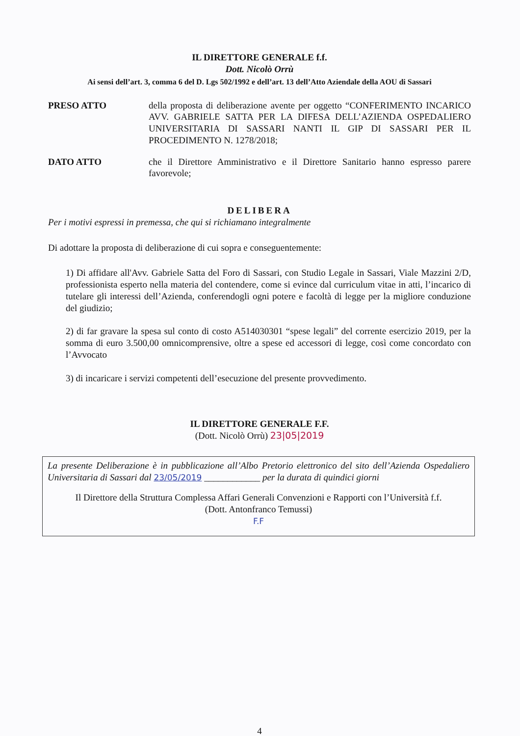IL DIRETTORE GENERALE f.f.
Dott. Nicolò Orrù
Ai sensi dell’art. 3, comma 6 del D. Lgs 502/1992 e dell’art. 13 dell’Atto Aziendale della AOU di Sassari
PRESO ATTO della proposta di deliberazione avente per oggetto “CONFERIMENTO INCARICO AVV. GABRIELE SATTA PER LA DIFESA DELL’AZIENDA OSPEDALIERO UNIVERSITARIA DI SASSARI NANTI IL GIP DI SASSARI PER IL PROCEDIMENTO N. 1278/2018;
DATO ATTO che il Direttore Amministrativo e il Direttore Sanitario hanno espresso parere favorevole;
DELIBERA
Per i motivi espressi in premessa, che qui si richiamano integralmente
Di adottare la proposta di deliberazione di cui sopra e conseguentemente:
1) Di affidare all'Avv. Gabriele Satta del Foro di Sassari, con Studio Legale in Sassari, Viale Mazzini 2/D, professionista esperto nella materia del contendere, come si evince dal curriculum vitae in atti, l’incarico di tutelare gli interessi dell’Azienda, conferendogli ogni potere e facoltà di legge per la migliore conduzione del giudizio;
2) di far gravare la spesa sul conto di costo A514030301 “spese legali” del corrente esercizio 2019, per la somma di euro 3.500,00 omnicomprensive, oltre a spese ed accessori di legge, così come concordato con l’Avvocato
3) di incaricare i servizi competenti dell’esecuzione del presente provvedimento.
IL DIRETTORE GENERALE F.F.
(Dott. Nicolò Orrù) 23|05|2019
La presente Deliberazione è in pubblicazione all’Albo Pretorio elettronico del sito dell’Azienda Ospedaliero Universitaria di Sassari dal 23/05/2019 ____________ per la durata di quindici giorni
Il Direttore della Struttura Complessa Affari Generali Convenzioni e Rapporti con l’Università f.f.
(Dott. Antonfranco Temussi)
F.F
4